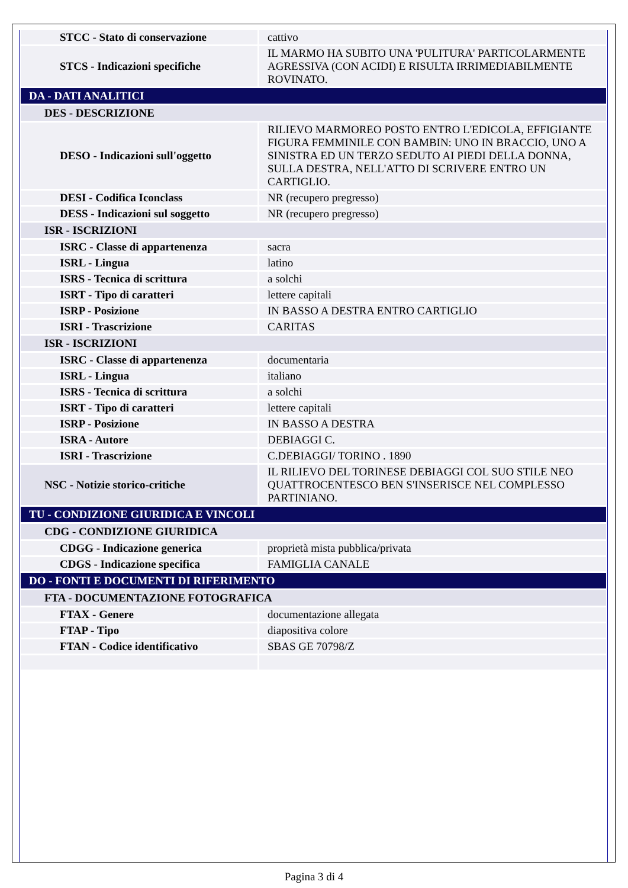| STCC - Stato di conservazione | cattivo |
| STCS - Indicazioni specifiche | IL MARMO HA SUBITO UNA 'PULITURA' PARTICOLARMENTE AGRESSIVA (CON ACIDI) E RISULTA IRRIMEDIABILMENTE ROVINATO. |
| DA - DATI ANALITICI | |
| DES - DESCRIZIONE | |
| DESO - Indicazioni sull'oggetto | RILIEVO MARMOREO POSTO ENTRO L'EDICOLA, EFFIGIANTE FIGURA FEMMINILE CON BAMBIN: UNO IN BRACCIO, UNO A SINISTRA ED UN TERZO SEDUTO AI PIEDI DELLA DONNA, SULLA DESTRA, NELL'ATTO DI SCRIVERE ENTRO UN CARTIGLIO. |
| DESI - Codifica Iconclass | NR (recupero pregresso) |
| DESS - Indicazioni sul soggetto | NR (recupero pregresso) |
| ISR - ISCRIZIONI | |
| ISRC - Classe di appartenenza | sacra |
| ISRL - Lingua | latino |
| ISRS - Tecnica di scrittura | a solchi |
| ISRT - Tipo di caratteri | lettere capitali |
| ISRP - Posizione | IN BASSO A DESTRA ENTRO CARTIGLIO |
| ISRI - Trascrizione | CARITAS |
| ISR - ISCRIZIONI | |
| ISRC - Classe di appartenenza | documentaria |
| ISRL - Lingua | italiano |
| ISRS - Tecnica di scrittura | a solchi |
| ISRT - Tipo di caratteri | lettere capitali |
| ISRP - Posizione | IN BASSO A DESTRA |
| ISRA - Autore | DEBIAGGI C. |
| ISRI - Trascrizione | C.DEBIAGGI/ TORINO . 1890 |
| NSC - Notizie storico-critiche | IL RILIEVO DEL TORINESE DEBIAGGI COL SUO STILE NEO QUATTROCENTESCO BEN S'INSERISCE NEL COMPLESSO PARTINIANO. |
| TU - CONDIZIONE GIURIDICA E VINCOLI | |
| CDG - CONDIZIONE GIURIDICA | |
| CDGG - Indicazione generica | proprietà mista pubblica/privata |
| CDGS - Indicazione specifica | FAMIGLIA CANALE |
| DO - FONTI E DOCUMENTI DI RIFERIMENTO | |
| FTA - DOCUMENTAZIONE FOTOGRAFICA | |
| FTAX - Genere | documentazione allegata |
| FTAP - Tipo | diapositiva colore |
| FTAN - Codice identificativo | SBAS GE 70798/Z |
Pagina 3 di 4